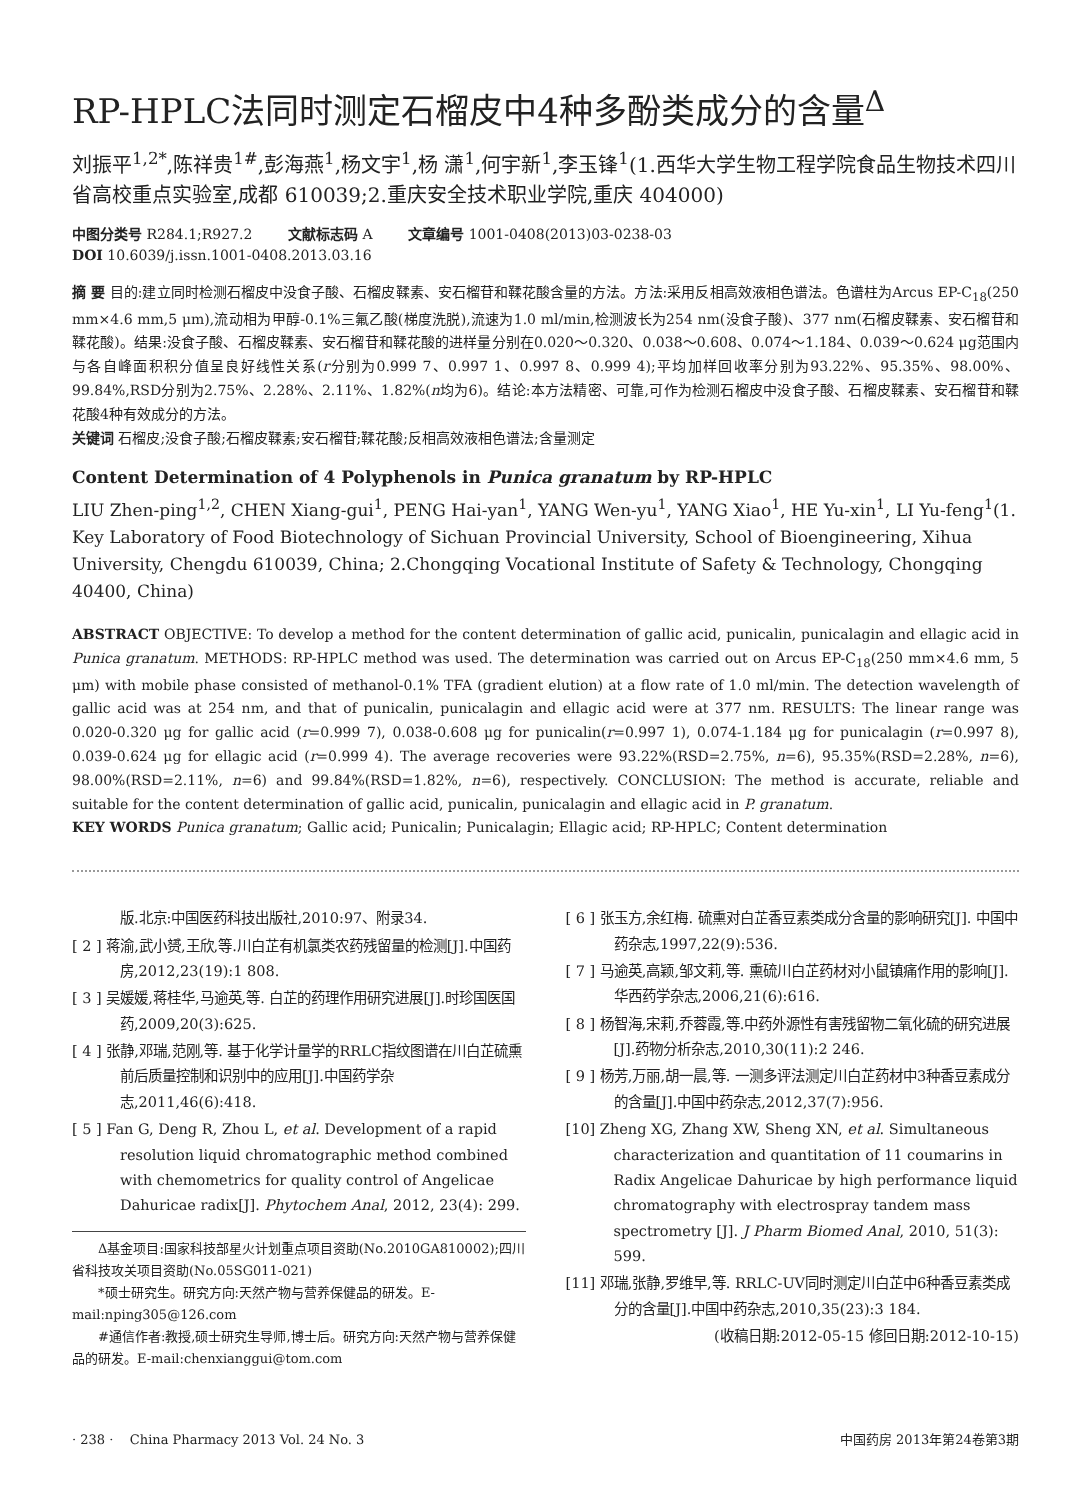RP-HPLC法同时测定石榴皮中4种多酚类成分的含量<sup>Δ</sup>
刘振平<sup>1,2*</sup>,陈祥贵<sup>1#</sup>,彭海燕<sup>1</sup>,杨文宇<sup>1</sup>,杨 潇<sup>1</sup>,何宇新<sup>1</sup>,李玉锋<sup>1</sup>(1.西华大学生物工程学院食品生物技术四川省高校重点实验室,成都 610039;2.重庆安全技术职业学院,重庆 404000)
中图分类号 R284.1;R927.2 文献标志码 A 文章编号 1001-0408(2013)03-0238-03
DOI 10.6039/j.issn.1001-0408.2013.03.16
摘 要 目的:建立同时检测石榴皮中没食子酸、石榴皮鞣素、安石榴苷和鞣花酸含量的方法。方法:采用反相高效液相色谱法。色谱柱为Arcus EP-C<sub>18</sub>(250 mm×4.6 mm,5 μm),流动相为甲醇-0.1%三氟乙酸(梯度洗脱),流速为1.0 ml/min,检测波长为254 nm(没食子酸)、377 nm(石榴皮鞣素、安石榴苷和鞣花酸)。结果:没食子酸、石榴皮鞣素、安石榴苷和鞣花酸的进样量分别在0.020～0.320、0.038～0.608、0.074～1.184、0.039～0.624 μg范围内与各自峰面积积分值呈良好线性关系(r分别为0.999 7、0.997 1、0.997 8、0.999 4);平均加样回收率分别为93.22%、95.35%、98.00%、99.84%,RSD分别为2.75%、2.28%、2.11%、1.82%(n均为6)。结论:本方法精密、可靠,可作为检测石榴皮中没食子酸、石榴皮鞣素、安石榴苷和鞣花酸4种有效成分的方法。
关键词 石榴皮;没食子酸;石榴皮鞣素;安石榴苷;鞣花酸;反相高效液相色谱法;含量测定
Content Determination of 4 Polyphenols in Punica granatum by RP-HPLC
LIU Zhen-ping<sup>1,2</sup>, CHEN Xiang-gui<sup>1</sup>, PENG Hai-yan<sup>1</sup>, YANG Wen-yu<sup>1</sup>, YANG Xiao<sup>1</sup>, HE Yu-xin<sup>1</sup>, LI Yu-feng<sup>1</sup>(1. Key Laboratory of Food Biotechnology of Sichuan Provincial University, School of Bioengineering, Xihua University, Chengdu 610039, China; 2.Chongqing Vocational Institute of Safety & Technology, Chongqing 40400, China)
ABSTRACT OBJECTIVE: To develop a method for the content determination of gallic acid, punicalin, punicalagin and ellagic acid in Punica granatum. METHODS: RP-HPLC method was used. The determination was carried out on Arcus EP-C<sub>18</sub>(250 mm×4.6 mm, 5 μm) with mobile phase consisted of methanol-0.1% TFA (gradient elution) at a flow rate of 1.0 ml/min. The detection wavelength of gallic acid was at 254 nm, and that of punicalin, punicalagin and ellagic acid were at 377 nm. RESULTS: The linear range was 0.020-0.320 μg for gallic acid (r=0.999 7), 0.038-0.608 μg for punicalin(r=0.997 1), 0.074-1.184 μg for punicalagin (r=0.997 8), 0.039-0.624 μg for ellagic acid (r=0.999 4). The average recoveries were 93.22%(RSD=2.75%, n=6), 95.35%(RSD=2.28%, n=6), 98.00%(RSD=2.11%, n=6) and 99.84%(RSD=1.82%, n=6), respectively. CONCLUSION: The method is accurate, reliable and suitable for the content determination of gallic acid, punicalin, punicalagin and ellagic acid in P. granatum.
KEY WORDS Punica granatum; Gallic acid; Punicalin; Punicalagin; Ellagic acid; RP-HPLC; Content determination
版.北京:中国医药科技出版社,2010:97、附录34.
[ 2 ] 蒋渝,武小赟,王欣,等.川白芷有机氯类农药残留量的检测[J].中国药房,2012,23(19):1 808.
[ 3 ] 吴媛媛,蒋桂华,马逾英,等. 白芷的药理作用研究进展[J].时珍国医国药,2009,20(3):625.
[ 4 ] 张静,邓瑞,范刚,等. 基于化学计量学的RRLC指纹图谱在川白芷硫熏前后质量控制和识别中的应用[J].中国药学杂志,2011,46(6):418.
[ 5 ] Fan G, Deng R, Zhou L, et al. Development of a rapid resolution liquid chromatographic method combined with chemometrics for quality control of Angelicae Dahuricae radix[J]. Phytochem Anal, 2012, 23(4): 299.
Δ基金项目:国家科技部星火计划重点项目资助(No.2010GA810002);四川省科技攻关项目资助(No.05SG011-021)
*硕士研究生。研究方向:天然产物与营养保健品的研发。E-mail:nping305@126.com
#通信作者:教授,硕士研究生导师,博士后。研究方向:天然产物与营养保健品的研发。E-mail:chenxianggui@tom.com
[ 6 ] 张玉方,余红梅. 硫熏对白芷香豆素类成分含量的影响研究[J]. 中国中药杂志,1997,22(9):536.
[ 7 ] 马逾英,高颖,邹文莉,等. 熏硫川白芷药材对小鼠镇痛作用的影响[J].华西药学杂志,2006,21(6):616.
[ 8 ] 杨智海,宋莉,乔蓉霞,等.中药外源性有害残留物二氧化硫的研究进展[J].药物分析杂志,2010,30(11):2 246.
[ 9 ] 杨芳,万丽,胡一晨,等. 一测多评法测定川白芷药材中3种香豆素成分的含量[J].中国中药杂志,2012,37(7):956.
[10] Zheng XG, Zhang XW, Sheng XN, et al. Simultaneous characterization and quantitation of 11 coumarins in Radix Angelicae Dahuricae by high performance liquid chromatography with electrospray tandem mass spectrometry [J]. J Pharm Biomed Anal, 2010, 51(3): 599.
[11] 邓瑞,张静,罗维早,等. RRLC-UV同时测定川白芷中6种香豆素类成分的含量[J].中国中药杂志,2010,35(23):3 184.
(收稿日期:2012-05-15 修回日期:2012-10-15)
· 238 · China Pharmacy 2013 Vol. 24 No. 3 中国药房 2013年第24卷第3期